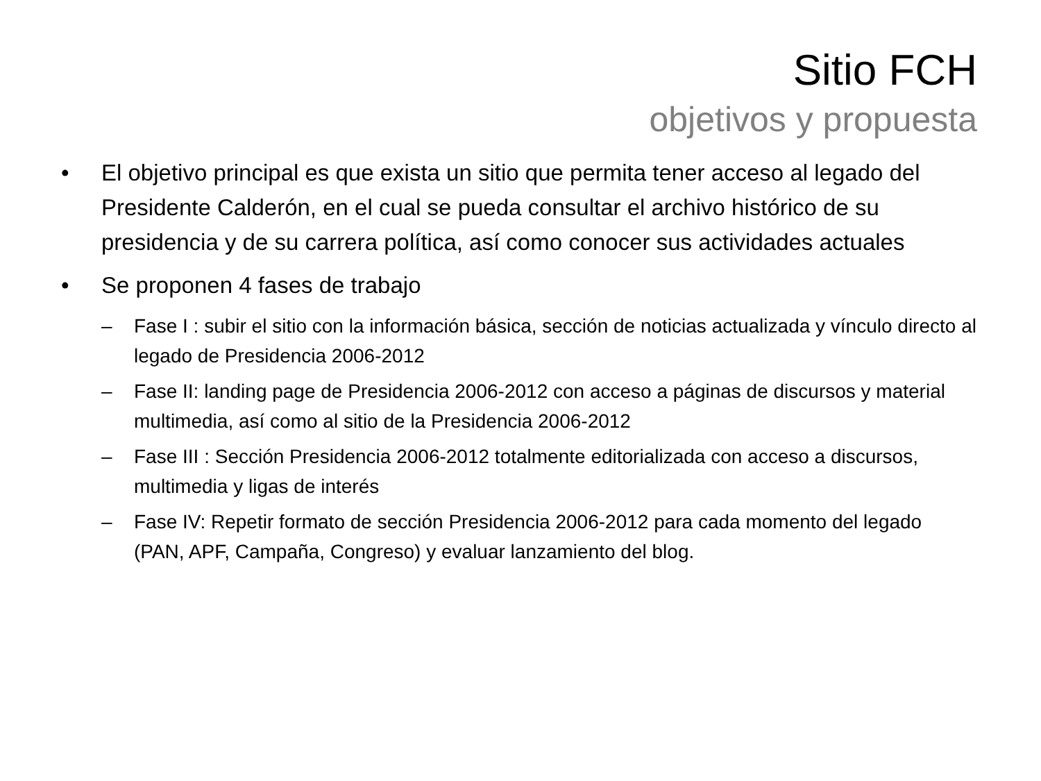Sitio FCH
objetivos y propuesta
• El objetivo principal es que exista un sitio que permita tener acceso al legado del Presidente Calderón, en el cual se pueda consultar el archivo histórico de su presidencia y de su carrera política, así como conocer sus actividades actuales
• Se proponen 4 fases de trabajo
– Fase I : subir el sitio con la información básica, sección de noticias actualizada y vínculo directo al legado de Presidencia 2006-2012
– Fase II: landing page de Presidencia 2006-2012 con acceso a páginas de discursos y material multimedia, así como al sitio de la Presidencia 2006-2012
– Fase III : Sección Presidencia 2006-2012 totalmente editorializada con acceso a discursos, multimedia y ligas de interés
– Fase IV: Repetir formato de sección Presidencia 2006-2012 para cada momento del legado (PAN, APF, Campaña, Congreso) y evaluar lanzamiento del blog.